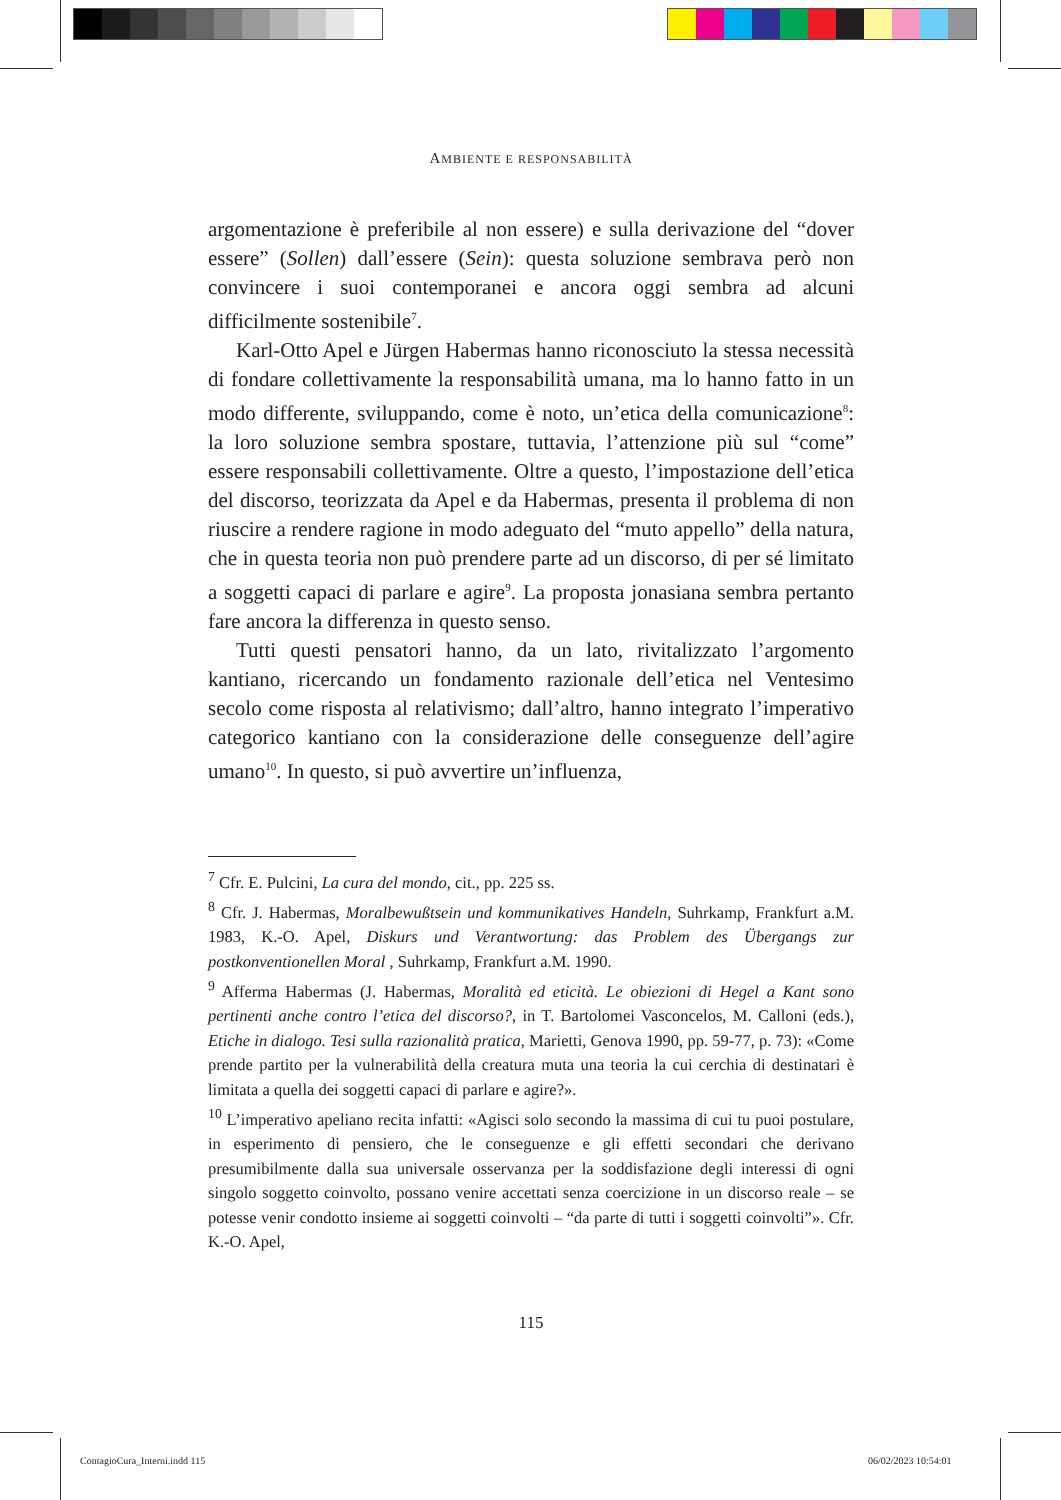AMBIENTE E RESPONSABILITÀ
argomentazione è preferibile al non essere) e sulla derivazione del “dover essere” (Sollen) dall’essere (Sein): questa soluzione sembrava però non convincere i suoi contemporanei e ancora oggi sembra ad alcuni difficilmente sostenibile<sup>7</sup>.
Karl-Otto Apel e Jürgen Habermas hanno riconosciuto la stessa necessità di fondare collettivamente la responsabilità umana, ma lo hanno fatto in un modo differente, sviluppando, come è noto, un’etica della comunicazione<sup>8</sup>: la loro soluzione sembra spostare, tuttavia, l’attenzione più sul “come” essere responsabili collettivamente. Oltre a questo, l’impostazione dell’etica del discorso, teorizzata da Apel e da Habermas, presenta il problema di non riuscire a rendere ragione in modo adeguato del “muto appello” della natura, che in questa teoria non può prendere parte ad un discorso, di per sé limitato a soggetti capaci di parlare e agire<sup>9</sup>. La proposta jonasiana sembra pertanto fare ancora la differenza in questo senso.
Tutti questi pensatori hanno, da un lato, rivitalizzato l’argomento kantiano, ricercando un fondamento razionale dell’etica nel Ventesimo secolo come risposta al relativismo; dall’altro, hanno integrato l’imperativo categorico kantiano con la considerazione delle conseguenze dell’agire umano<sup>10</sup>. In questo, si può avvertire un’influenza,
<sup>7</sup> Cfr. E. Pulcini, La cura del mondo, cit., pp. 225 ss.
<sup>8</sup> Cfr. J. Habermas, Moralbewußtsein und kommunikatives Handeln, Suhrkamp, Frankfurt a.M. 1983, K.-O. Apel, Diskurs und Verantwortung: das Problem des Übergangs zur postkonventionellen Moral , Suhrkamp, Frankfurt a.M. 1990.
<sup>9</sup> Afferma Habermas (J. Habermas, Moralità ed eticità. Le obiezioni di Hegel a Kant sono pertinenti anche contro l’etica del discorso?, in T. Bartolomei Vasconcelos, M. Calloni (eds.), Etiche in dialogo. Tesi sulla razionalità pratica, Marietti, Genova 1990, pp. 59-77, p. 73): «Come prende partito per la vulnerabilità della creatura muta una teoria la cui cerchia di destinatari è limitata a quella dei soggetti capaci di parlare e agire?».
<sup>10</sup> L’imperativo apeliano recita infatti: «Agisci solo secondo la massima di cui tu puoi postulare, in esperimento di pensiero, che le conseguenze e gli effetti secondari che derivano presumibilmente dalla sua universale osservanza per la soddisfazione degli interessi di ogni singolo soggetto coinvolto, possano venire accettati senza coercizione in un discorso reale – se potesse venir condotto insieme ai soggetti coinvolti – “da parte di tutti i soggetti coinvolti”». Cfr. K.-O. Apel,
115
ContagioCura_Interni.indd 115 06/02/2023 10:54:01